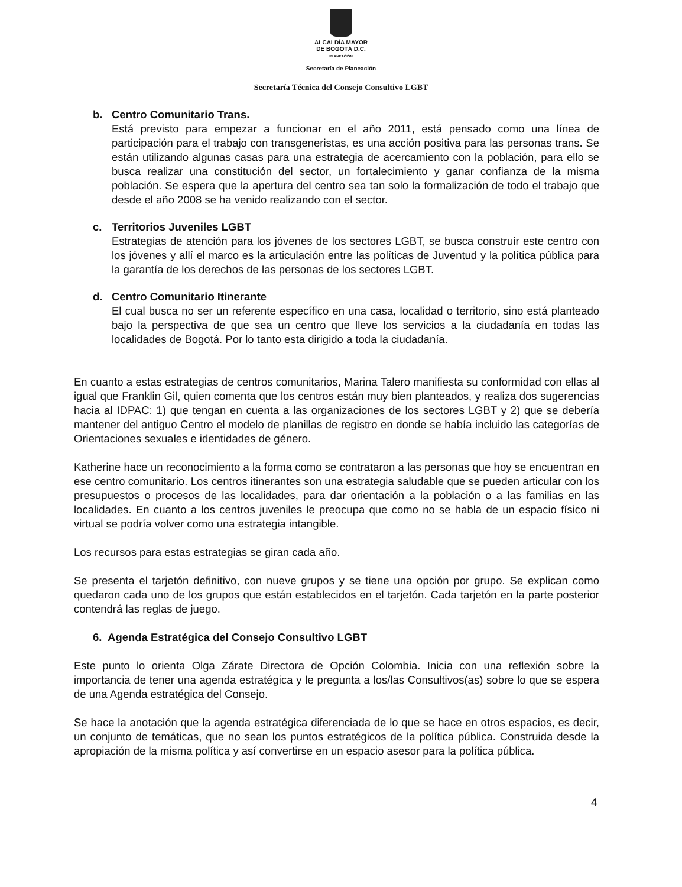ALCALDÍA MAYOR
DE BOGOTÁ D.C.
PLANEACIÓN
Secretaría de Planeación
Secretaría Técnica del Consejo Consultivo LGBT
b. Centro Comunitario Trans.
Está previsto para empezar a funcionar en el año 2011, está pensado como una línea de participación para el trabajo con transgeneristas, es una acción positiva para las personas trans. Se están utilizando algunas casas para una estrategia de acercamiento con la población, para ello se busca realizar una constitución del sector, un fortalecimiento y ganar confianza de la misma población. Se espera que la apertura del centro sea tan solo la formalización de todo el trabajo que desde el año 2008 se ha venido realizando con el sector.
c. Territorios Juveniles LGBT
Estrategias de atención para los jóvenes de los sectores LGBT, se busca construir este centro con los jóvenes y allí el marco es la articulación entre las políticas de Juventud y la política pública para la garantía de los derechos de las personas de los sectores LGBT.
d. Centro Comunitario Itinerante
El cual busca no ser un referente específico en una casa, localidad o territorio, sino está planteado bajo la perspectiva de que sea un centro que lleve los servicios a la ciudadanía en todas las localidades de Bogotá. Por lo tanto esta dirigido a toda la ciudadanía.
En cuanto a estas estrategias de centros comunitarios, Marina Talero manifiesta su conformidad con ellas al igual que Franklin Gil, quien comenta que los centros están muy bien planteados, y realiza dos sugerencias hacia al IDPAC: 1) que tengan en cuenta a las organizaciones de los sectores LGBT y 2) que se debería mantener del antiguo Centro el modelo de planillas de registro en donde se había incluido las categorías de Orientaciones sexuales e identidades de género.
Katherine hace un reconocimiento a la forma como se contrataron a las personas que hoy se encuentran en ese centro comunitario. Los centros itinerantes son una estrategia saludable que se pueden articular con los presupuestos o procesos de las localidades, para dar orientación a la población o a las familias en las localidades. En cuanto a los centros juveniles le preocupa que como no se habla de un espacio físico ni virtual se podría volver como una estrategia intangible.
Los recursos para estas estrategias se giran cada año.
Se presenta el tarjetón definitivo, con nueve grupos y se tiene una opción por grupo. Se explican como quedaron cada uno de los grupos que están establecidos en el tarjetón. Cada tarjetón en la parte posterior contendrá las reglas de juego.
6. Agenda Estratégica del Consejo Consultivo LGBT
Este punto lo orienta Olga Zárate Directora de Opción Colombia. Inicia con una reflexión sobre la importancia de tener una agenda estratégica y le pregunta a los/las Consultivos(as) sobre lo que se espera de una Agenda estratégica del Consejo.
Se hace la anotación que la agenda estratégica diferenciada de lo que se hace en otros espacios, es decir, un conjunto de temáticas, que no sean los puntos estratégicos de la política pública. Construida desde la apropiación de la misma política y así convertirse en un espacio asesor para la política pública.
4